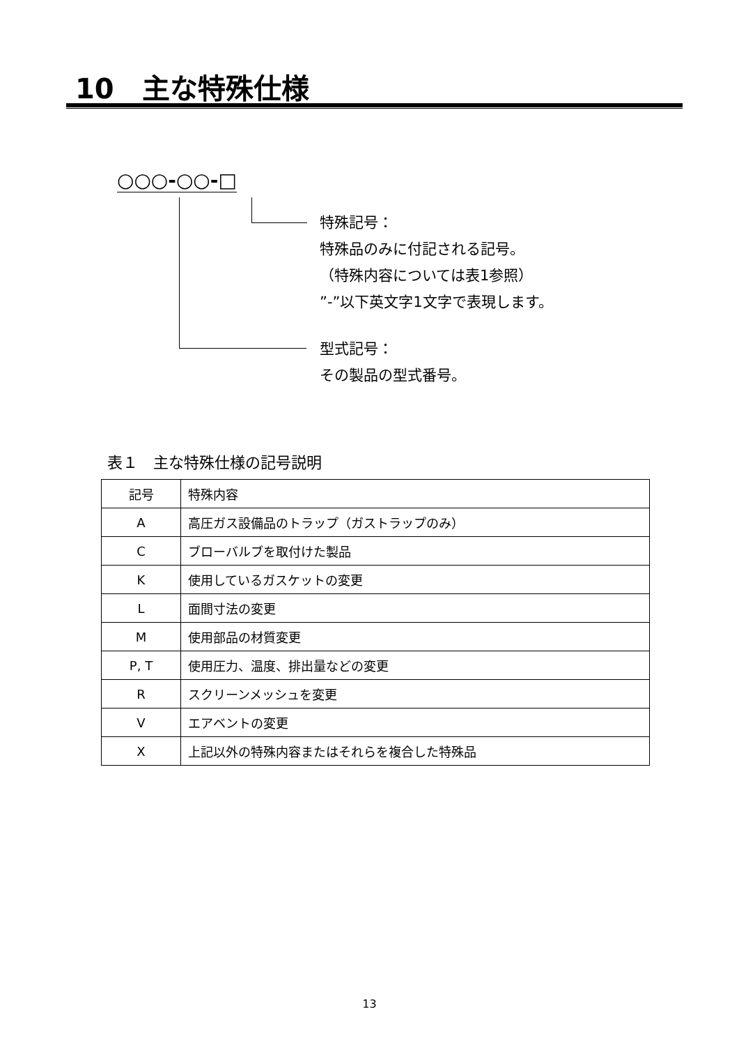10　主な特殊仕様
○○○-○○-□
特殊記号：
特殊品のみに付記される記号。
（特殊内容については表1参照）
”-”以下英文字1文字で表現します。
型式記号：
その製品の型式番号。
表１　主な特殊仕様の記号説明
| 記号 | 特殊内容 |
| A | 高圧ガス設備品のトラップ（ガストラップのみ） |
| C | ブローバルブを取付けた製品 |
| K | 使用しているガスケットの変更 |
| L | 面間寸法の変更 |
| M | 使用部品の材質変更 |
| P, T | 使用圧力、温度、排出量などの変更 |
| R | スクリーンメッシュを変更 |
| V | エアベントの変更 |
| X | 上記以外の特殊内容またはそれらを複合した特殊品 |
13